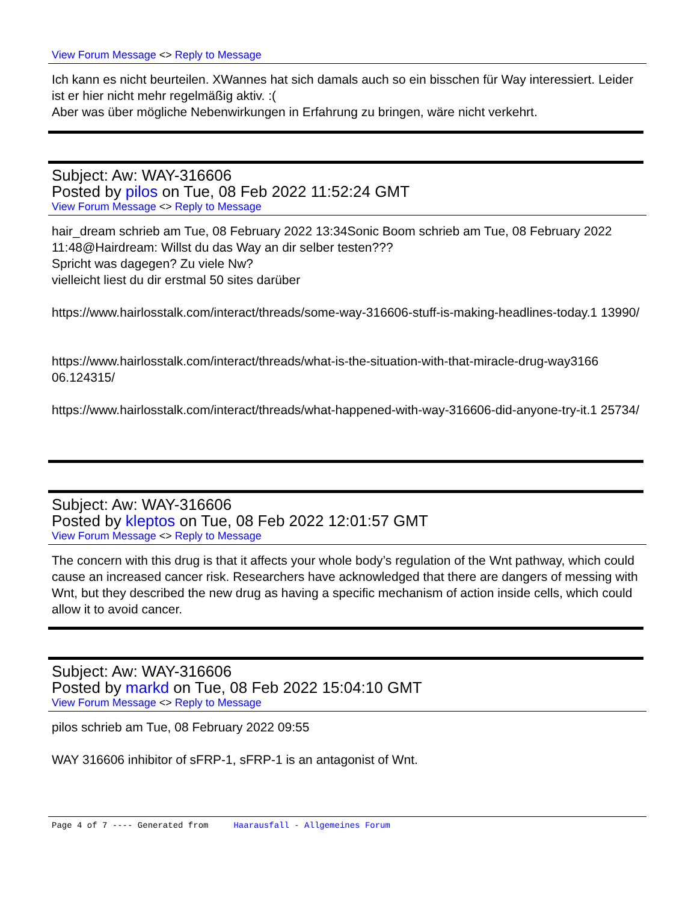View Forum Message <> Reply to Message
Ich kann es nicht beurteilen. XWannes hat sich damals auch so ein bisschen für Way interessiert. Leider ist er hier nicht mehr regelmäßig aktiv. :(
Aber was über mögliche Nebenwirkungen in Erfahrung zu bringen, wäre nicht verkehrt.
Subject: Aw: WAY-316606
Posted by pilos on Tue, 08 Feb 2022 11:52:24 GMT
View Forum Message <> Reply to Message
hair_dream schrieb am Tue, 08 February 2022 13:34Sonic Boom schrieb am Tue, 08 February 2022 11:48@Hairdream: Willst du das Way an dir selber testen???
Spricht was dagegen? Zu viele Nw?
vielleicht liest du dir erstmal 50 sites darüber
https://www.hairlosstalk.com/interact/threads/some-way-316606-stuff-is-making-headlines-today.1 13990/
https://www.hairlosstalk.com/interact/threads/what-is-the-situation-with-that-miracle-drug-way3166 06.124315/
https://www.hairlosstalk.com/interact/threads/what-happened-with-way-316606-did-anyone-try-it.1 25734/
Subject: Aw: WAY-316606
Posted by kleptos on Tue, 08 Feb 2022 12:01:57 GMT
View Forum Message <> Reply to Message
The concern with this drug is that it affects your whole body’s regulation of the Wnt pathway, which could cause an increased cancer risk. Researchers have acknowledged that there are dangers of messing with Wnt, but they described the new drug as having a specific mechanism of action inside cells, which could allow it to avoid cancer.
Subject: Aw: WAY-316606
Posted by markd on Tue, 08 Feb 2022 15:04:10 GMT
View Forum Message <> Reply to Message
pilos schrieb am Tue, 08 February 2022 09:55
WAY 316606 inhibitor of sFRP-1, sFRP-1 is an antagonist of Wnt.
Page 4 of 7 ---- Generated from Haarausfall - Allgemeines Forum